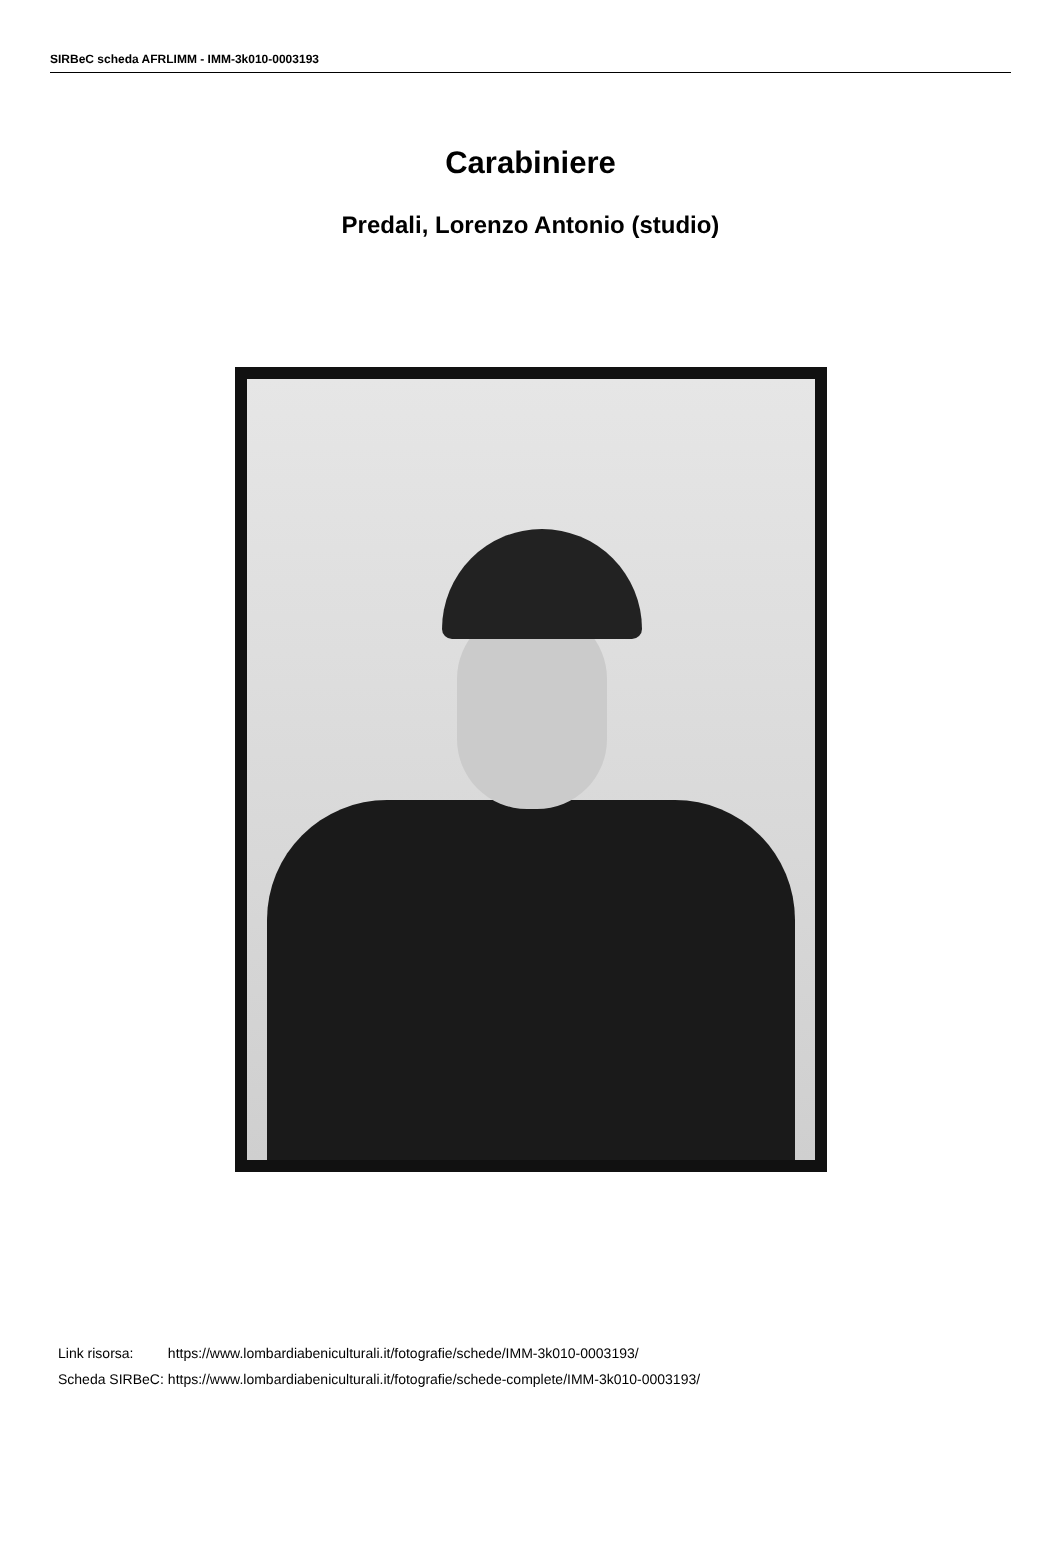SIRBeC scheda AFRLIMM - IMM-3k010-0003193
Carabiniere
Predali, Lorenzo Antonio (studio)
| Link risorsa: | https://www.lombardiabeniculturali.it/fotografie/schede/IMM-3k010-0003193/ |
| Scheda SIRBeC: | https://www.lombardiabeniculturali.it/fotografie/schede-complete/IMM-3k010-0003193/ |